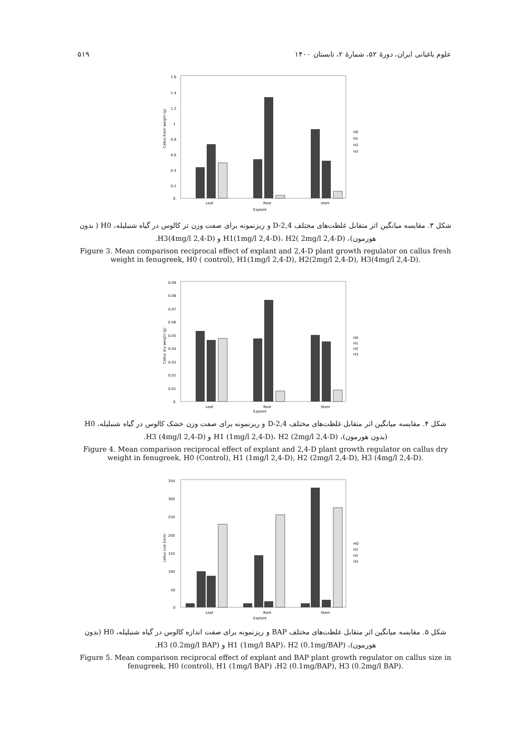علوم باغبانی ایران، دورهٔ ۵۲، شمارهٔ ۲، تابستان ۱۴۰۰ ۵۱۹
1.6
1.4
1.2
1
0.8
0.6
0.4
0.2
0
Leaf
Root
stem
Explant
H0
H1
H2
H3
Callus fresh weight (g)
شکل ۳. مقایسه میانگین اثر متقابل غلظت‌های مختلف 2,4-D و ریزنمونه برای صفت وزن تر کالوس در گیاه شنبلیله، H0 ( بدون هورمون)، H1(1mg/l 2,4-D)، H2( 2mg/l 2,4-D) و H3(4mg/l 2,4-D).
Figure 3. Mean comparison reciprocal effect of explant and 2,4-D plant growth regulator on callus fresh weight in fenugreek, H0 ( control), H1(1mg/l 2,4-D), H2(2mg/l 2,4-D), H3(4mg/l 2,4-D).
0.09
0.08
0.07
0.06
0.05
0.04
0.03
0.02
0.01
0
Leaf
Root
Stem
Explant
H0
H1
H2
H3
Callus dry weight (g)
شکل ۴. مقایسه میانگین اثر متقابل غلظت‌های مختلف 2,4-D و ریزنمونه برای صفت وزن خشک کالوس در گیاه شنبلیله، H0 (بدون هورمون)، H1 (1mg/l 2,4-D)، H2 (2mg/l 2,4-D) و H3 (4mg/l 2,4-D).
Figure 4. Mean comparison reciprocal effect of explant and 2,4-D plant growth regulator on callus dry weight in fenugreek, H0 (Control), H1 (1mg/l 2,4-D), H2 (2mg/l 2,4-D), H3 (4mg/l 2,4-D).
350
300
250
200
150
100
50
0
Leaf
Root
Stem
Explant
HO
H1
H2
H3
callus size (mm)
شکل ۵. مقایسه میانگین اثر متقابل غلظت‌های مختلف BAP و ریزنمونه برای صفت اندازه کالوس در گیاه شنبلیله، H0 (بدون هورمون)، H1 (1mg/l BAP)، H2 (0.1mg/BAP) و H3 (0.2mg/l BAP).
Figure 5. Mean comparison reciprocal effect of explant and BAP plant growth regulator on callus size in fenugreek, H0 (control), H1 (1mg/l BAP) ،H2 (0.1mg/BAP), H3 (0.2mg/l BAP).